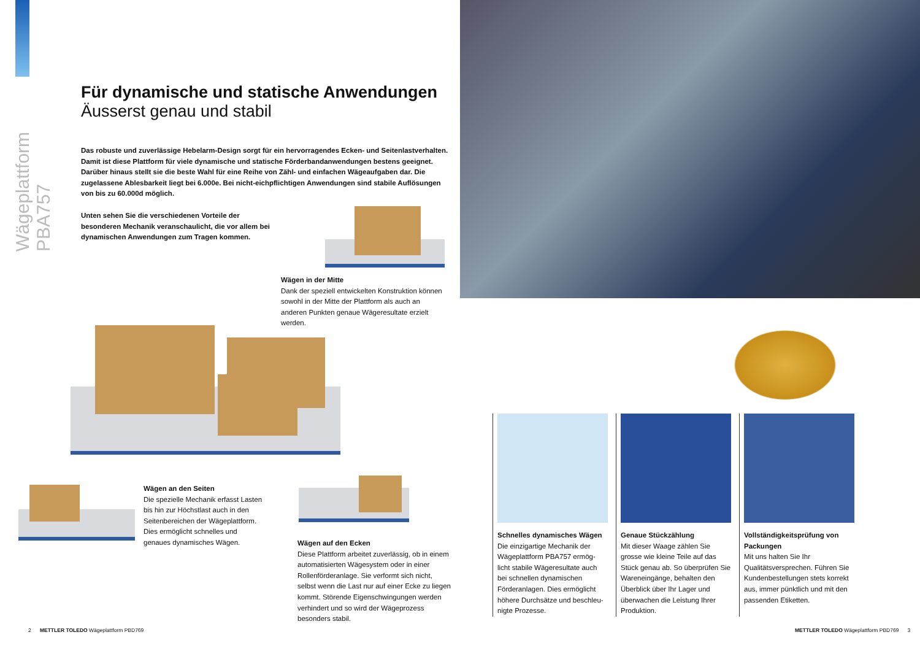Wägeplattform PBA757
Für dynamische und statische Anwendungen
Äusserst genau und stabil
Das robuste und zuverlässige Hebelarm-Design sorgt für ein hervorragendes Ecken- und Seitenlastverhalten. Damit ist diese Plattform für viele dynamische und statische Förderbandanwendungen bestens geeignet. Darüber hinaus stellt sie die beste Wahl für eine Reihe von Zähl- und einfachen Wägeaufgaben dar. Die zugelassene Ablesbarkeit liegt bei 6.000e. Bei nicht-eichpflichtigen Anwendungen sind stabile Auflösungen von bis zu 60.000d möglich.
Unten sehen Sie die verschiedenen Vorteile der besonderen Mechanik veranschaulicht, die vor allem bei dynamischen Anwendungen zum Tragen kommen.
Wägen in der Mitte
Dank der speziell entwickelten Konstruktion können sowohl in der Mitte der Plattform als auch an anderen Punkten genaue Wägeresultate erzielt werden.
Wägen an den Seiten
Die spezielle Mechanik erfasst Lasten bis hin zur Höchstlast auch in den Seitenbereichen der Wägeplattform. Dies ermöglicht schnelles und genaues dynamisches Wägen.
Wägen auf den Ecken
Diese Plattform arbeitet zuverlässig, ob in einem automatisierten Wägesystem oder in einer Rollenförderanlage. Sie verformt sich nicht, selbst wenn die Last nur auf einer Ecke zu liegen kommt. Störende Eigenschwingungen werden verhindert und so wird der Wägeprozess besonders stabil.
Schnelles dynamisches Wägen
Die einzigartige Mechanik der Wägeplattform PBA757 ermög-licht stabile Wägeresultate auch bei schnellen dynamischen Förderanlagen. Dies ermöglicht höhere Durchsätze und beschleu-nigte Prozesse.
Genaue Stückzählung
Mit dieser Waage zählen Sie grosse wie kleine Teile auf das Stück genau ab. So überprüfen Sie Wareneingänge, behalten den Überblick über Ihr Lager und überwachen die Leistung Ihrer Produktion.
Vollständigkeitsprüfung von Packungen
Mit uns halten Sie Ihr Qualitätsversprechen. Führen Sie Kundenbestellungen stets korrekt aus, immer pünktlich und mit den passenden Etiketten.
2 METTLER TOLEDO Wägeplattform PBD769
METTLER TOLEDO Wägeplattform PBD769 3